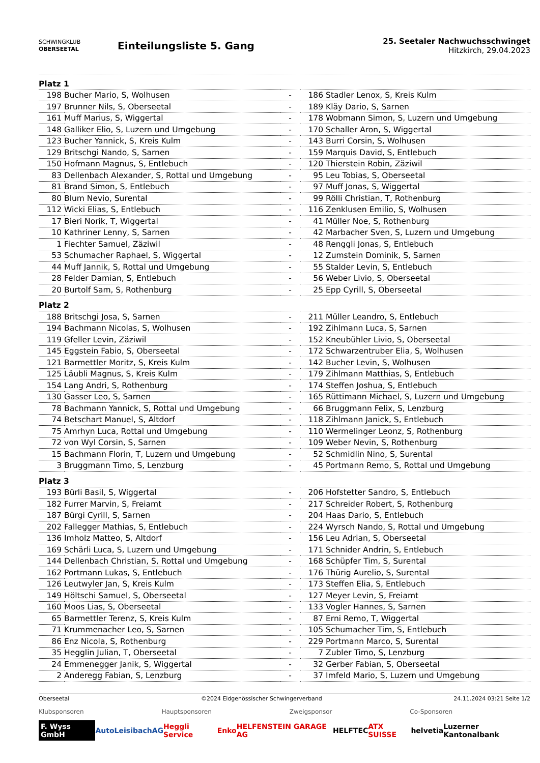SCHWINGKLUB
OBERSEETAL
Einteilungsliste 5. Gang
25. Seetaler Nachwuchsschwinget
Hitzkirch, 29.04.2023
| Platz 1 | | | | |
| 198 | Bucher Mario, S, Wolhusen | - | 186 | Stadler Lenox, S, Kreis Kulm |
| 197 | Brunner Nils, S, Oberseetal | - | 189 | Kläy Dario, S, Sarnen |
| 161 | Muff Marius, S, Wiggertal | - | 178 | Wobmann Simon, S, Luzern und Umgebung |
| 148 | Galliker Elio, S, Luzern und Umgebung | - | 170 | Schaller Aron, S, Wiggertal |
| 123 | Bucher Yannick, S, Kreis Kulm | - | 143 | Burri Corsin, S, Wolhusen |
| 129 | Britschgi Nando, S, Sarnen | - | 159 | Marquis David, S, Entlebuch |
| 150 | Hofmann Magnus, S, Entlebuch | - | 120 | Thierstein Robin, Zäziwil |
| 83 | Dellenbach Alexander, S, Rottal und Umgebung | - | 95 | Leu Tobias, S, Oberseetal |
| 81 | Brand Simon, S, Entlebuch | - | 97 | Muff Jonas, S, Wiggertal |
| 80 | Blum Nevio, Surental | - | 99 | Rölli Christian, T, Rothenburg |
| 112 | Wicki Elias, S, Entlebuch | - | 116 | Zenklusen Emilio, S, Wolhusen |
| 17 | Bieri Norik, T, Wiggertal | - | 41 | Müller Noe, S, Rothenburg |
| 10 | Kathriner Lenny, S, Sarnen | - | 42 | Marbacher Sven, S, Luzern und Umgebung |
| 1 | Fiechter Samuel, Zäziwil | - | 48 | Renggli Jonas, S, Entlebuch |
| 53 | Schumacher Raphael, S, Wiggertal | - | 12 | Zumstein Dominik, S, Sarnen |
| 44 | Muff Jannik, S, Rottal und Umgebung | - | 55 | Stalder Levin, S, Entlebuch |
| 28 | Felder Damian, S, Entlebuch | - | 56 | Weber Livio, S, Oberseetal |
| 20 | Burtolf Sam, S, Rothenburg | - | 25 | Epp Cyrill, S, Oberseetal |
| Platz 2 | | | | |
| 188 | Britschgi Josa, S, Sarnen | - | 211 | Müller Leandro, S, Entlebuch |
| 194 | Bachmann Nicolas, S, Wolhusen | - | 192 | Zihlmann Luca, S, Sarnen |
| 119 | Gfeller Levin, Zäziwil | - | 152 | Kneubühler Livio, S, Oberseetal |
| 145 | Eggstein Fabio, S, Oberseetal | - | 172 | Schwarzentruber Elia, S, Wolhusen |
| 121 | Barmettler Moritz, S, Kreis Kulm | - | 142 | Bucher Levin, S, Wolhusen |
| 125 | Läubli Magnus, S, Kreis Kulm | - | 179 | Zihlmann Matthias, S, Entlebuch |
| 154 | Lang Andri, S, Rothenburg | - | 174 | Steffen Joshua, S, Entlebuch |
| 130 | Gasser Leo, S, Sarnen | - | 165 | Rüttimann Michael, S, Luzern und Umgebung |
| 78 | Bachmann Yannick, S, Rottal und Umgebung | - | 66 | Bruggmann Felix, S, Lenzburg |
| 74 | Betschart Manuel, S, Altdorf | - | 118 | Zihlmann Janick, S, Entlebuch |
| 75 | Amrhyn Luca, Rottal und Umgebung | - | 110 | Wermelinger Leonz, S, Rothenburg |
| 72 | von Wyl Corsin, S, Sarnen | - | 109 | Weber Nevin, S, Rothenburg |
| 15 | Bachmann Florin, T, Luzern und Umgebung | - | 52 | Schmidlin Nino, S, Surental |
| 3 | Bruggmann Timo, S, Lenzburg | - | 45 | Portmann Remo, S, Rottal und Umgebung |
| Platz 3 | | | | |
| 193 | Bürli Basil, S, Wiggertal | - | 206 | Hofstetter Sandro, S, Entlebuch |
| 182 | Furrer Marvin, S, Freiamt | - | 217 | Schreider Robert, S, Rothenburg |
| 187 | Bürgi Cyrill, S, Sarnen | - | 204 | Haas Dario, S, Entlebuch |
| 202 | Fallegger Mathias, S, Entlebuch | - | 224 | Wyrsch Nando, S, Rottal und Umgebung |
| 136 | Imholz Matteo, S, Altdorf | - | 156 | Leu Adrian, S, Oberseetal |
| 169 | Schärli Luca, S, Luzern und Umgebung | - | 171 | Schnider Andrin, S, Entlebuch |
| 144 | Dellenbach Christian, S, Rottal und Umgebung | - | 168 | Schüpfer Tim, S, Surental |
| 162 | Portmann Lukas, S, Entlebuch | - | 176 | Thürig Aurelio, S, Surental |
| 126 | Leutwyler Jan, S, Kreis Kulm | - | 173 | Steffen Elia, S, Entlebuch |
| 149 | Höltschi Samuel, S, Oberseetal | - | 127 | Meyer Levin, S, Freiamt |
| 160 | Moos Lias, S, Oberseetal | - | 133 | Vogler Hannes, S, Sarnen |
| 65 | Barmettler Terenz, S, Kreis Kulm | - | 87 | Erni Remo, T, Wiggertal |
| 71 | Krummenacher Leo, S, Sarnen | - | 105 | Schumacher Tim, S, Entlebuch |
| 86 | Enz Nicola, S, Rothenburg | - | 229 | Portmann Marco, S, Surental |
| 35 | Hegglin Julian, T, Oberseetal | - | 7 | Zubler Timo, S, Lenzburg |
| 24 | Emmenegger Janik, S, Wiggertal | - | 32 | Gerber Fabian, S, Oberseetal |
| 2 | Anderegg Fabian, S, Lenzburg | - | 37 | Imfeld Mario, S, Luzern und Umgebung |
Oberseetal ©2024 Eidgenössischer Schwingerverband 24.11.2024 03:21 Seite 1/2
Klubsponsoren Hauptsponsoren Zweigsponsor Co-Sponsoren
F. Wyss GmbH AutoLeisibachAG Heggli Service Enko HELFENSTEIN GARAGE AG HELFTEC ATX SUISSE helvetia Luzerner Kantonalbank